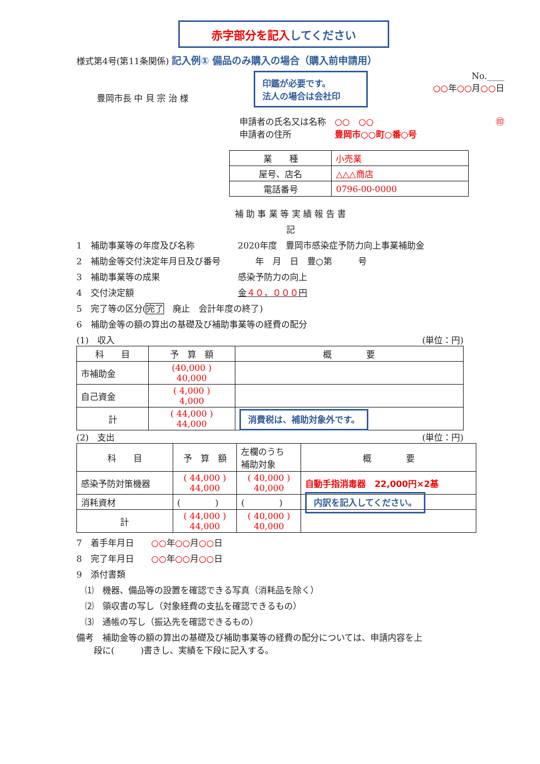赤字部分を記入してください
様式第4号(第11条関係) 記入例① 備品のみ購入の場合（購入前申請用）
豊岡市長 中 貝 宗 治 様
印鑑が必要です。
法人の場合は会社印
No.____
○○年○○月○○日
申請者の氏名又は名称　○○　○○　㊞
申請者の住所　　　　　豊岡市○○町○番○号
| 業 種 | 小売業 |
| 屋号、店名 | △△△商店 |
| 電話番号 | 0796-00-0000 |
補 助 事 業 等 実 績 報 告 書
記
1　補助事業等の年度及び名称　　　　　2020年度　豊岡市感染症予防力向上事業補助金
2　補助金等交付決定年月日及び番号　　　　年　月　日　豊○第　　　号
3　補助事業等の成果　　　　　　　　　感染予防力の向上
4　交付決定額　　　　　　　　　　　　金４０，０００円
5　完了等の区分(完了　廃止　会計年度の終了)
6　補助金等の額の算出の基礎及び補助事業等の経費の配分
(1)　収入 (単位：円)
| 科 目 | 予 算 額 | 概 要 |
| 市補助金 | (40,000 ) 40,000 | |
| 自己資金 | ( 4,000 ) 4,000 | |
| 計 | ( 44,000 ) 44,000 | 消費税は、補助対象外です。 |
(2)　支出 (単位：円)
| 科 目 | 予 算 額 | 左欄のうち 補助対象 | 概 要 |
| 感染予防対策機器 | ( 44,000 ) 44,000 | ( 40,000 ) 40,000 | 自動手指消毒器 22,000円×2基 |
| 消耗資材 | ( ) | ( ) | 内訳を記入してください。 |
| 計 | ( 44,000 ) 44,000 | ( 40,000 ) 40,000 | |
7　着手年月日　　○○年○○月○○日
8　完了年月日　　○○年○○月○○日
9　添付書類
　⑴　機器、備品等の設置を確認できる写真（消耗品を除く）
　⑵　領収書の写し（対象経費の支払を確認できるもの）
　⑶　通帳の写し（振込先を確認できるもの）
備考　補助金等の額の算出の基礎及び補助事業等の経費の配分については、申請内容を上
　　段に(　　　)書きし、実績を下段に記入する。